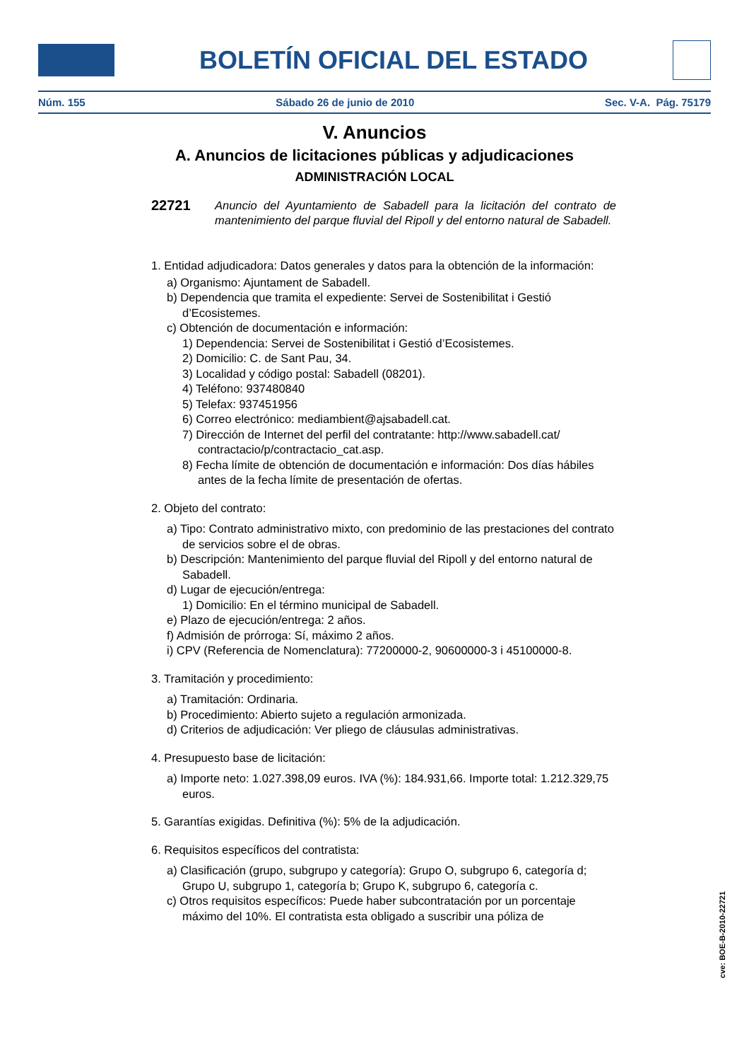BOLETÍN OFICIAL DEL ESTADO
Núm. 155 Sábado 26 de junio de 2010 Sec. V-A. Pág. 75179
V. Anuncios
A. Anuncios de licitaciones públicas y adjudicaciones
ADMINISTRACIÓN LOCAL
22721
Anuncio del Ayuntamiento de Sabadell para la licitación del contrato de mantenimiento del parque fluvial del Ripoll y del entorno natural de Sabadell.
1. Entidad adjudicadora: Datos generales y datos para la obtención de la información:
a) Organismo: Ajuntament de Sabadell.
b) Dependencia que tramita el expediente: Servei de Sostenibilitat i Gestió d’Ecosistemes.
c) Obtención de documentación e información:
1) Dependencia: Servei de Sostenibilitat i Gestió d’Ecosistemes.
2) Domicilio: C. de Sant Pau, 34.
3) Localidad y código postal: Sabadell (08201).
4) Teléfono: 937480840
5) Telefax: 937451956
6) Correo electrónico: mediambient@ajsabadell.cat.
7) Dirección de Internet del perfil del contratante: http://www.sabadell.cat/ contractacio/p/contractacio_cat.asp.
8) Fecha límite de obtención de documentación e información: Dos días hábiles antes de la fecha límite de presentación de ofertas.
2. Objeto del contrato:
a) Tipo: Contrato administrativo mixto, con predominio de las prestaciones del contrato de servicios sobre el de obras.
b) Descripción: Mantenimiento del parque fluvial del Ripoll y del entorno natural de Sabadell.
d) Lugar de ejecución/entrega:
1) Domicilio: En el término municipal de Sabadell.
e) Plazo de ejecución/entrega: 2 años.
f) Admisión de prórroga: Sí, máximo 2 años.
i) CPV (Referencia de Nomenclatura): 77200000-2, 90600000-3 i 45100000-8.
3. Tramitación y procedimiento:
a) Tramitación: Ordinaria.
b) Procedimiento: Abierto sujeto a regulación armonizada.
d) Criterios de adjudicación: Ver pliego de cláusulas administrativas.
4. Presupuesto base de licitación:
a) Importe neto: 1.027.398,09 euros. IVA (%): 184.931,66. Importe total: 1.212.329,75 euros.
5. Garantías exigidas. Definitiva (%): 5% de la adjudicación.
6. Requisitos específicos del contratista:
a) Clasificación (grupo, subgrupo y categoría): Grupo O, subgrupo 6, categoría d; Grupo U, subgrupo 1, categoría b; Grupo K, subgrupo 6, categoría c.
c) Otros requisitos específicos: Puede haber subcontratación por un porcentaje máximo del 10%. El contratista esta obligado a suscribir una póliza de
cve: BOE-B-2010-22721